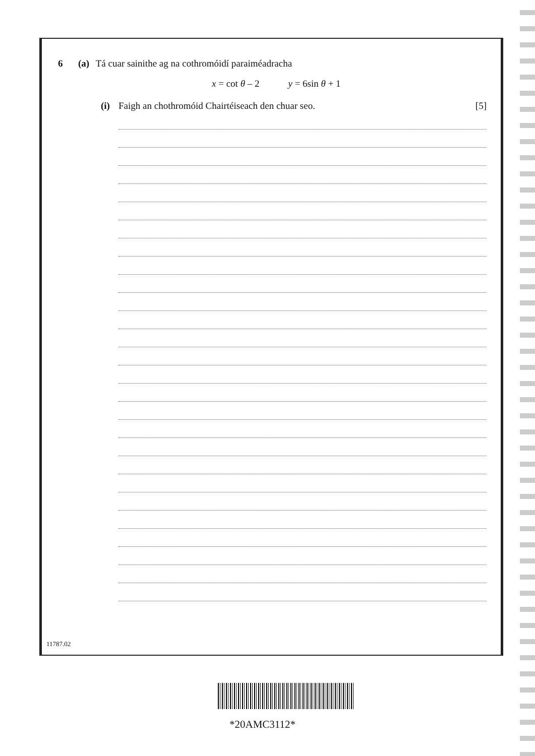6 (a) Tá cuar sainithe ag na cothromóidí paraiméadracha
x = cot θ – 2 y = 6sin θ + 1
(i) Faigh an chothromóid Chairtéiseach den chuar seo. [5]
11787.02
*20AMC3112*